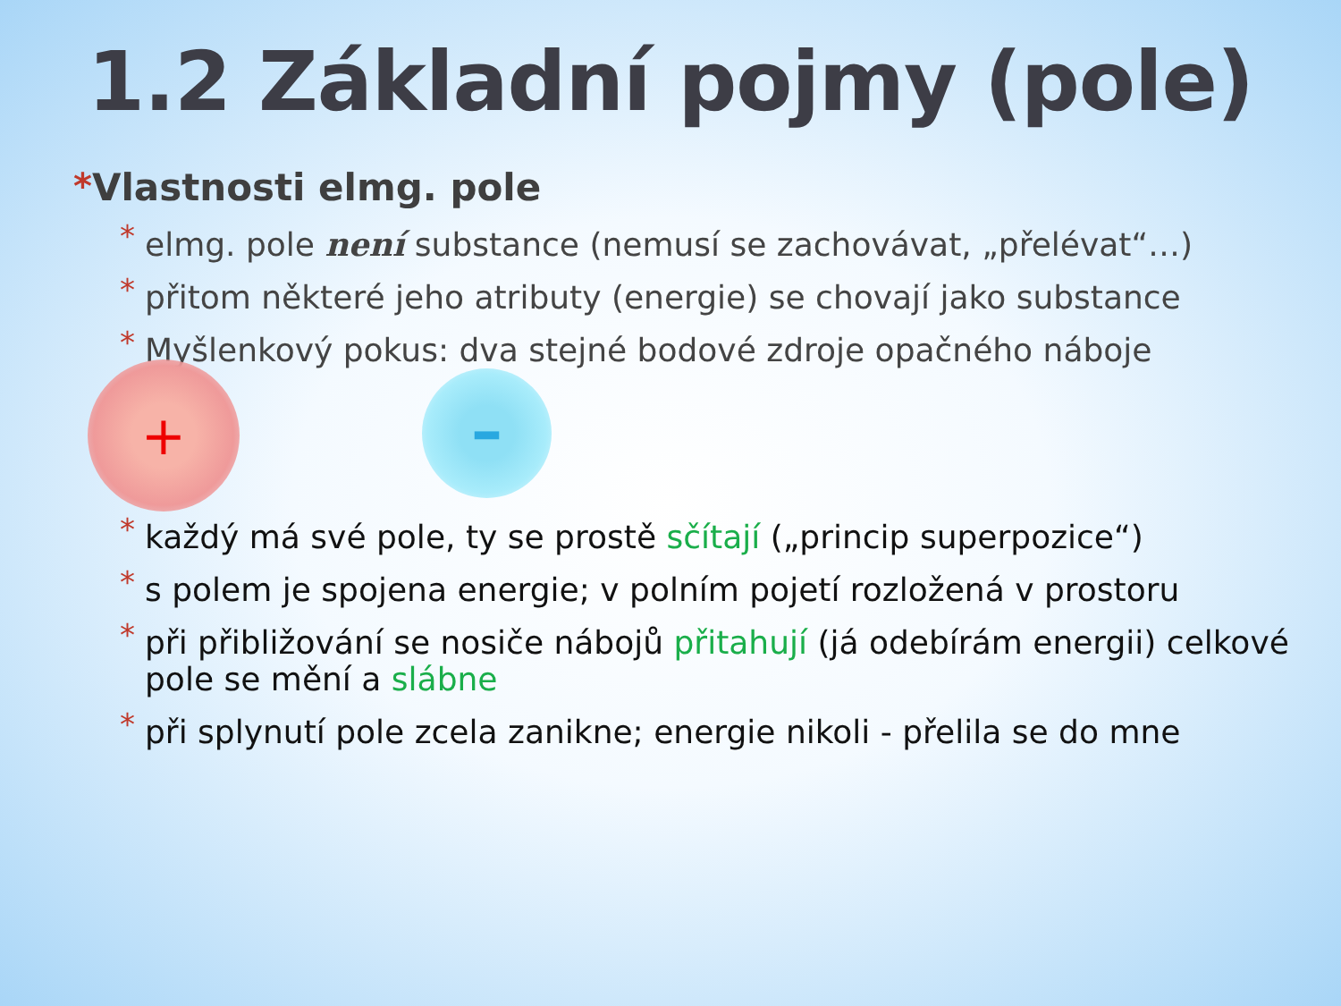1.2 Základní pojmy (pole)
*Vlastnosti elmg. pole
* elmg. pole není substance (nemusí se zachovávat, „přelévat“…)
* přitom některé jeho atributy (energie) se chovají jako substance
* Myšlenkový pokus: dva stejné bodové zdroje opačného náboje
+ –
* každý má své pole, ty se prostě sčítají („princip superpozice“)
* s polem je spojena energie; v polním pojetí rozložená v prostoru
* při přibližování se nosiče nábojů přitahují (já odebírám energii) celkové pole se mění a slábne
* při splynutí pole zcela zanikne; energie nikoli - přelila se do mne